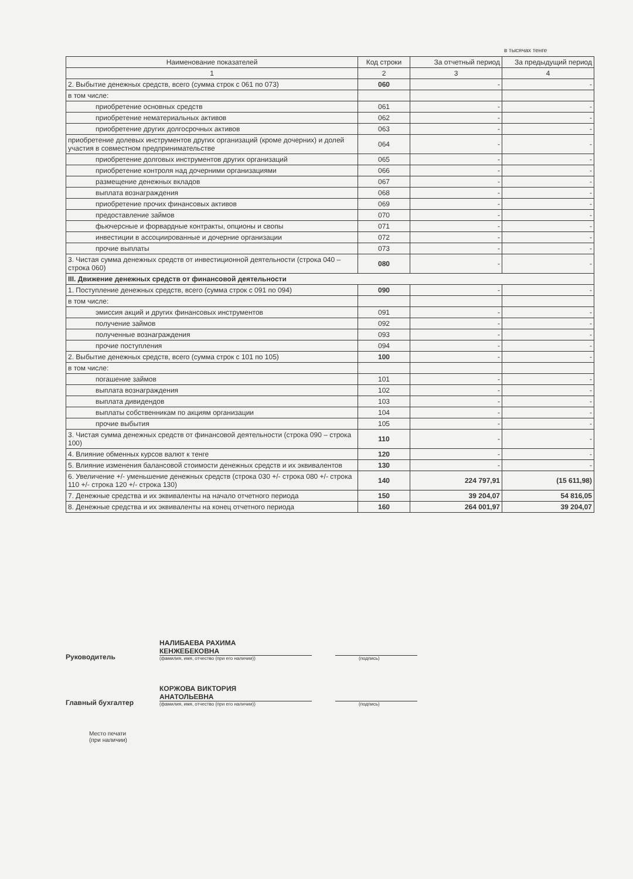в тысячах тенге
| Наименование показателей | Код строки | За отчетный период | За предыдущий период |
| --- | --- | --- | --- |
| 1 | 2 | 3 | 4 |
| 2. Выбытие денежных средств, всего (сумма строк с 061 по 073) | 060 | - | - |
| в том числе: | | | |
| приобретение основных средств | 061 | - | - |
| приобретение нематериальных активов | 062 | - | - |
| приобретение других долгосрочных активов | 063 | - | - |
| приобретение долевых инструментов других организаций (кроме дочерних) и долей участия в совместном предпринимательстве | 064 | - | - |
| приобретение долговых инструментов других организаций | 065 | - | - |
| приобретение контроля над дочерними организациями | 066 | - | - |
| размещение денежных вкладов | 067 | - | - |
| выплата вознаграждения | 068 | - | - |
| приобретение прочих финансовых активов | 069 | - | - |
| предоставление займов | 070 | - | - |
| фьючерсные и форвардные контракты, опционы и свопы | 071 | - | - |
| инвестиции в ассоциированные и дочерние организации | 072 | - | - |
| прочие выплаты | 073 | - | - |
| 3. Чистая сумма денежных средств от инвестиционной деятельности (строка 040 – строка 060) | 080 | - | - |
| III. Движение денежных средств от финансовой деятельности | | | |
| 1. Поступление денежных средств, всего (сумма строк с 091 по 094) | 090 | - | - |
| в том числе: | | | |
| эмиссия акций и других финансовых инструментов | 091 | - | - |
| получение займов | 092 | - | - |
| полученные вознаграждения | 093 | - | - |
| прочие поступления | 094 | - | - |
| 2. Выбытие денежных средств, всего (сумма строк с 101 по 105) | 100 | - | - |
| в том числе: | | | |
| погашение займов | 101 | - | - |
| выплата вознаграждения | 102 | - | - |
| выплата дивидендов | 103 | - | - |
| выплаты собственникам по акциям организации | 104 | - | - |
| прочие выбытия | 105 | - | - |
| 3. Чистая сумма денежных средств от финансовой деятельности (строка 090 – строка 100) | 110 | - | - |
| 4. Влияние обменных курсов валют к тенге | 120 | - | - |
| 5. Влияние изменения балансовой стоимости денежных средств и их эквивалентов | 130 | - | - |
| 6. Увеличение +/- уменьшение денежных средств (строка 030 +/- строка 080 +/- строка 110 +/- строка 120 +/- строка 130) | 140 | 224 797,91 | (15 611,98) |
| 7. Денежные средства и их эквиваленты на начало отчетного периода | 150 | 39 204,07 | 54 816,05 |
| 8. Денежные средства и их эквиваленты на конец отчетного периода | 160 | 264 001,97 | 39 204,07 |
Руководитель
НАЛИБАЕВА РАХИМА
КЕНЖЕБЕКОВНА
(фамилия, имя, отчество (при его наличии))
(подпись)
Главный бухгалтер
КОРЖОВА ВИКТОРИЯ
АНАТОЛЬЕВНА
(фамилия, имя, отчество (при его наличии))
(подпись)
Место печати
(при наличии)